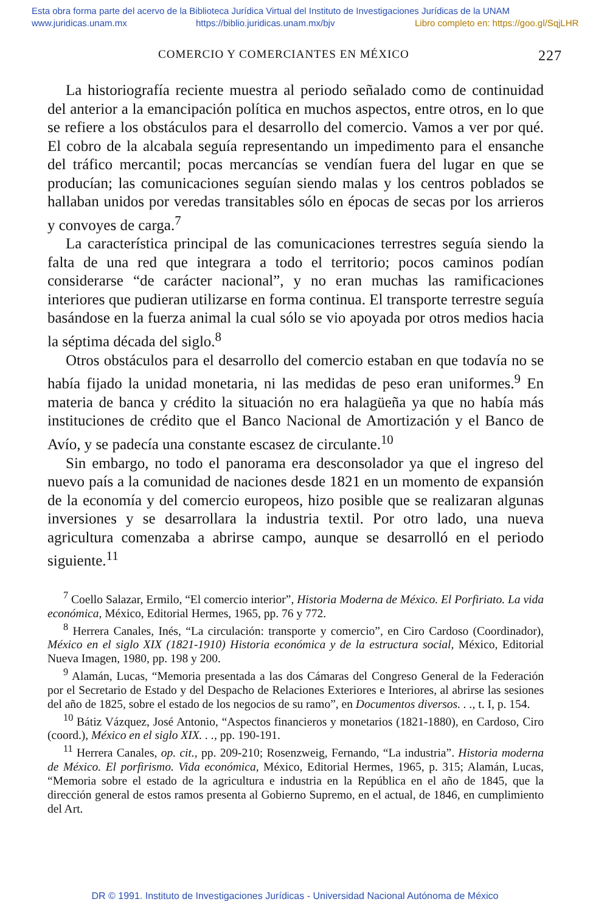Esta obra forma parte del acervo de la Biblioteca Jurídica Virtual del Instituto de Investigaciones Jurídicas de la UNAM
www.juridicas.unam.mx https://biblio.juridicas.unam.mx/bjv Libro completo en: https://goo.gl/SqjLHR
COMERCIO Y COMERCIANTES EN MÉXICO 227
La historiografía reciente muestra al periodo señalado como de continuidad del anterior a la emancipación política en muchos aspectos, entre otros, en lo que se refiere a los obstáculos para el desarrollo del comercio. Vamos a ver por qué. El cobro de la alcabala seguía representando un impedimento para el ensanche del tráfico mercantil; pocas mercancías se vendían fuera del lugar en que se producían; las comunicaciones seguían siendo malas y los centros poblados se hallaban unidos por veredas transitables sólo en épocas de secas por los arrieros y convoyes de carga.<sup>7</sup>
La característica principal de las comunicaciones terrestres seguía siendo la falta de una red que integrara a todo el territorio; pocos caminos podían considerarse “de carácter nacional”, y no eran muchas las ramificaciones interiores que pudieran utilizarse en forma continua. El transporte terrestre seguía basándose en la fuerza animal la cual sólo se vio apoyada por otros medios hacia la séptima década del siglo.<sup>8</sup>
Otros obstáculos para el desarrollo del comercio estaban en que todavía no se había fijado la unidad monetaria, ni las medidas de peso eran uniformes.<sup>9</sup> En materia de banca y crédito la situación no era halagüeña ya que no había más instituciones de crédito que el Banco Nacional de Amortización y el Banco de Avío, y se padecía una constante escasez de circulante.<sup>10</sup>
Sin embargo, no todo el panorama era desconsolador ya que el ingreso del nuevo país a la comunidad de naciones desde 1821 en un momento de expansión de la economía y del comercio europeos, hizo posible que se realizaran algunas inversiones y se desarrollara la industria textil. Por otro lado, una nueva agricultura comenzaba a abrirse campo, aunque se desarrolló en el periodo siguiente.<sup>11</sup>
<sup>7</sup> Coello Salazar, Ermilo, “El comercio interior”, Historia Moderna de México. El Porfiriato. La vida económica, México, Editorial Hermes, 1965, pp. 76 y 772.
<sup>8</sup> Herrera Canales, Inés, “La circulación: transporte y comercio”, en Ciro Cardoso (Coordinador), México en el siglo XIX (1821-1910) Historia económica y de la estructura social, México, Editorial Nueva Imagen, 1980, pp. 198 y 200.
<sup>9</sup> Alamán, Lucas, “Memoria presentada a las dos Cámaras del Congreso General de la Federación por el Secretario de Estado y del Despacho de Relaciones Exteriores e Interiores, al abrirse las sesiones del año de 1825, sobre el estado de los negocios de su ramo”, en Documentos diversos. . ., t. I, p. 154.
<sup>10</sup> Bátiz Vázquez, José Antonio, “Aspectos financieros y monetarios (1821-1880), en Cardoso, Ciro (coord.), México en el siglo XIX. . ., pp. 190-191.
<sup>11</sup> Herrera Canales, op. cit., pp. 209-210; Rosenzweig, Fernando, “La industria”. Historia moderna de México. El porfirismo. Vida económica, México, Editorial Hermes, 1965, p. 315; Alamán, Lucas, “Memoria sobre el estado de la agricultura e industria en la República en el año de 1845, que la dirección general de estos ramos presenta al Gobierno Supremo, en el actual, de 1846, en cumplimiento del Art.
DR © 1991. Instituto de Investigaciones Jurídicas - Universidad Nacional Autónoma de México